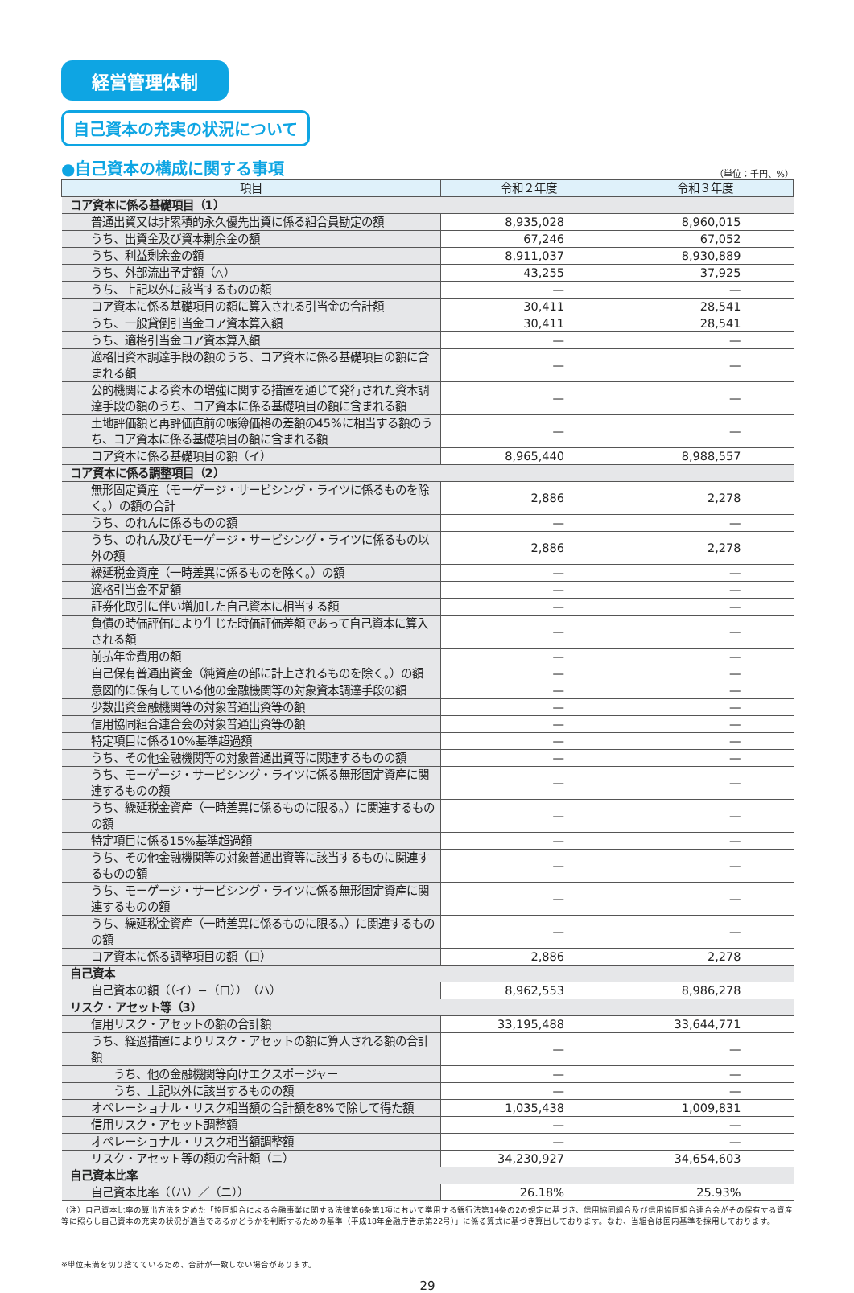経営管理体制
自己資本の充実の状況について
●自己資本の構成に関する事項 （単位：千円、%）
| 項目 | 令和２年度 | 令和３年度 |
| --- | --- | --- |
| コア資本に係る基礎項目（1） | | |
| 普通出資又は非累積的永久優先出資に係る組合員勘定の額 | 8,935,028 | 8,960,015 |
| うち、出資金及び資本剰余金の額 | 67,246 | 67,052 |
| うち、利益剰余金の額 | 8,911,037 | 8,930,889 |
| うち、外部流出予定額（△） | 43,255 | 37,925 |
| うち、上記以外に該当するものの額 | — | — |
| コア資本に係る基礎項目の額に算入される引当金の合計額 | 30,411 | 28,541 |
| うち、一般貸倒引当金コア資本算入額 | 30,411 | 28,541 |
| うち、適格引当金コア資本算入額 | — | — |
| 適格旧資本調達手段の額のうち、コア資本に係る基礎項目の額に含まれる額 | — | — |
| 公的機関による資本の増強に関する措置を通じて発行された資本調達手段の額のうち、コア資本に係る基礎項目の額に含まれる額 | — | — |
| 土地評価額と再評価直前の帳簿価格の差額の45%に相当する額のうち、コア資本に係る基礎項目の額に含まれる額 | — | — |
| コア資本に係る基礎項目の額（イ） | 8,965,440 | 8,988,557 |
| コア資本に係る調整項目（2） | | |
| 無形固定資産（モーゲージ・サービシング・ライツに係るものを除く。）の額の合計 | 2,886 | 2,278 |
| うち、のれんに係るものの額 | — | — |
| うち、のれん及びモーゲージ・サービシング・ライツに係るもの以外の額 | 2,886 | 2,278 |
| 繰延税金資産（一時差異に係るものを除く。）の額 | — | — |
| 適格引当金不足額 | — | — |
| 証券化取引に伴い増加した自己資本に相当する額 | — | — |
| 負債の時価評価により生じた時価評価差額であって自己資本に算入される額 | — | — |
| 前払年金費用の額 | — | — |
| 自己保有普通出資金（純資産の部に計上されるものを除く。）の額 | — | — |
| 意図的に保有している他の金融機関等の対象資本調達手段の額 | — | — |
| 少数出資金融機関等の対象普通出資等の額 | — | — |
| 信用協同組合連合会の対象普通出資等の額 | — | — |
| 特定項目に係る10%基準超過額 | — | — |
| うち、その他金融機関等の対象普通出資等に関連するものの額 | — | — |
| うち、モーゲージ・サービシング・ライツに係る無形固定資産に関連するものの額 | — | — |
| うち、繰延税金資産（一時差異に係るものに限る。）に関連するものの額 | — | — |
| 特定項目に係る15%基準超過額 | — | — |
| うち、その他金融機関等の対象普通出資等に該当するものに関連するものの額 | — | — |
| うち、モーゲージ・サービシング・ライツに係る無形固定資産に関連するものの額 | — | — |
| うち、繰延税金資産（一時差異に係るものに限る。）に関連するものの額 | — | — |
| コア資本に係る調整項目の額（ロ） | 2,886 | 2,278 |
| 自己資本 | | |
| 自己資本の額（（イ）−（ロ）） （ハ） | 8,962,553 | 8,986,278 |
| リスク・アセット等（3） | | |
| 信用リスク・アセットの額の合計額 | 33,195,488 | 33,644,771 |
| うち、経過措置によりリスク・アセットの額に算入される額の合計額 | — | — |
| うち、他の金融機関等向けエクスポージャー | — | — |
| うち、上記以外に該当するものの額 | — | — |
| オペレーショナル・リスク相当額の合計額を8%で除して得た額 | 1,035,438 | 1,009,831 |
| 信用リスク・アセット調整額 | — | — |
| オペレーショナル・リスク相当額調整額 | — | — |
| リスク・アセット等の額の合計額（ニ） | 34,230,927 | 34,654,603 |
| 自己資本比率 | | |
| 自己資本比率（（ハ）／（ニ）） | 26.18% | 25.93% |
（注）自己資本比率の算出方法を定めた「協同組合による金融事業に関する法律第6条第1項において準用する銀行法第14条の2の規定に基づき、信用協同組合及び信用協同組合連合会がその保有する資産等に照らし自己資本の充実の状況が適当であるかどうかを判断するための基準（平成18年金融庁告示第22号）」に係る算式に基づき算出しております。なお、当組合は国内基準を採用しております。
※単位未満を切り捨てているため、合計が一致しない場合があります。
29